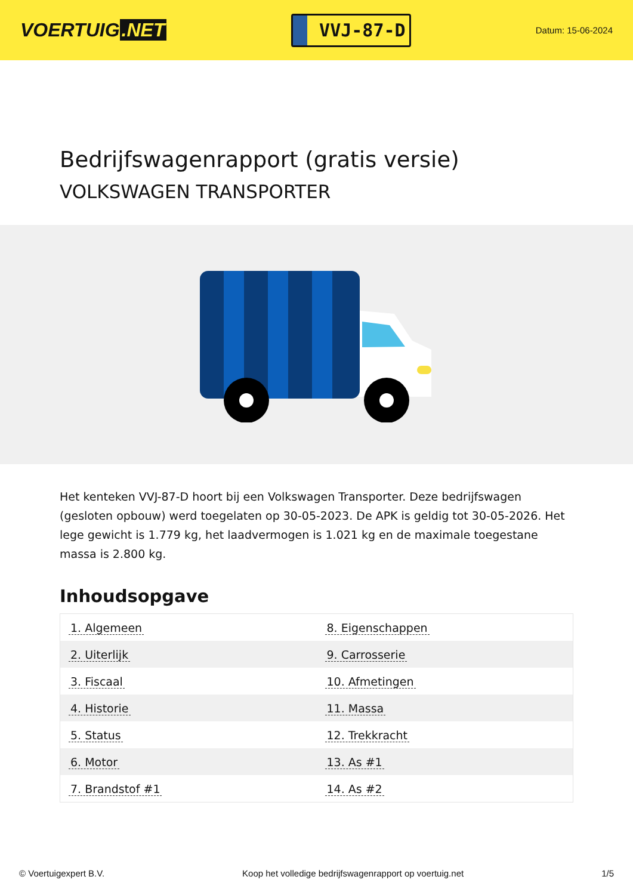VOERTUIG.NET
VVJ-87-D
Datum: 15-06-2024
Bedrijfswagenrapport (gratis versie)
VOLKSWAGEN TRANSPORTER
Het kenteken VVJ-87-D hoort bij een Volkswagen Transporter. Deze bedrijfswagen (gesloten opbouw) werd toegelaten op 30-05-2023. De APK is geldig tot 30-05-2026. Het lege gewicht is 1.779 kg, het laadvermogen is 1.021 kg en de maximale toegestane massa is 2.800 kg.
Inhoudsopgave
| 1. Algemeen | 8. Eigenschappen |
| 2. Uiterlijk | 9. Carrosserie |
| 3. Fiscaal | 10. Afmetingen |
| 4. Historie | 11. Massa |
| 5. Status | 12. Trekkracht |
| 6. Motor | 13. As #1 |
| 7. Brandstof #1 | 14. As #2 |
© Voertuigexpert B.V. Koop het volledige bedrijfswagenrapport op voertuig.net 1/5